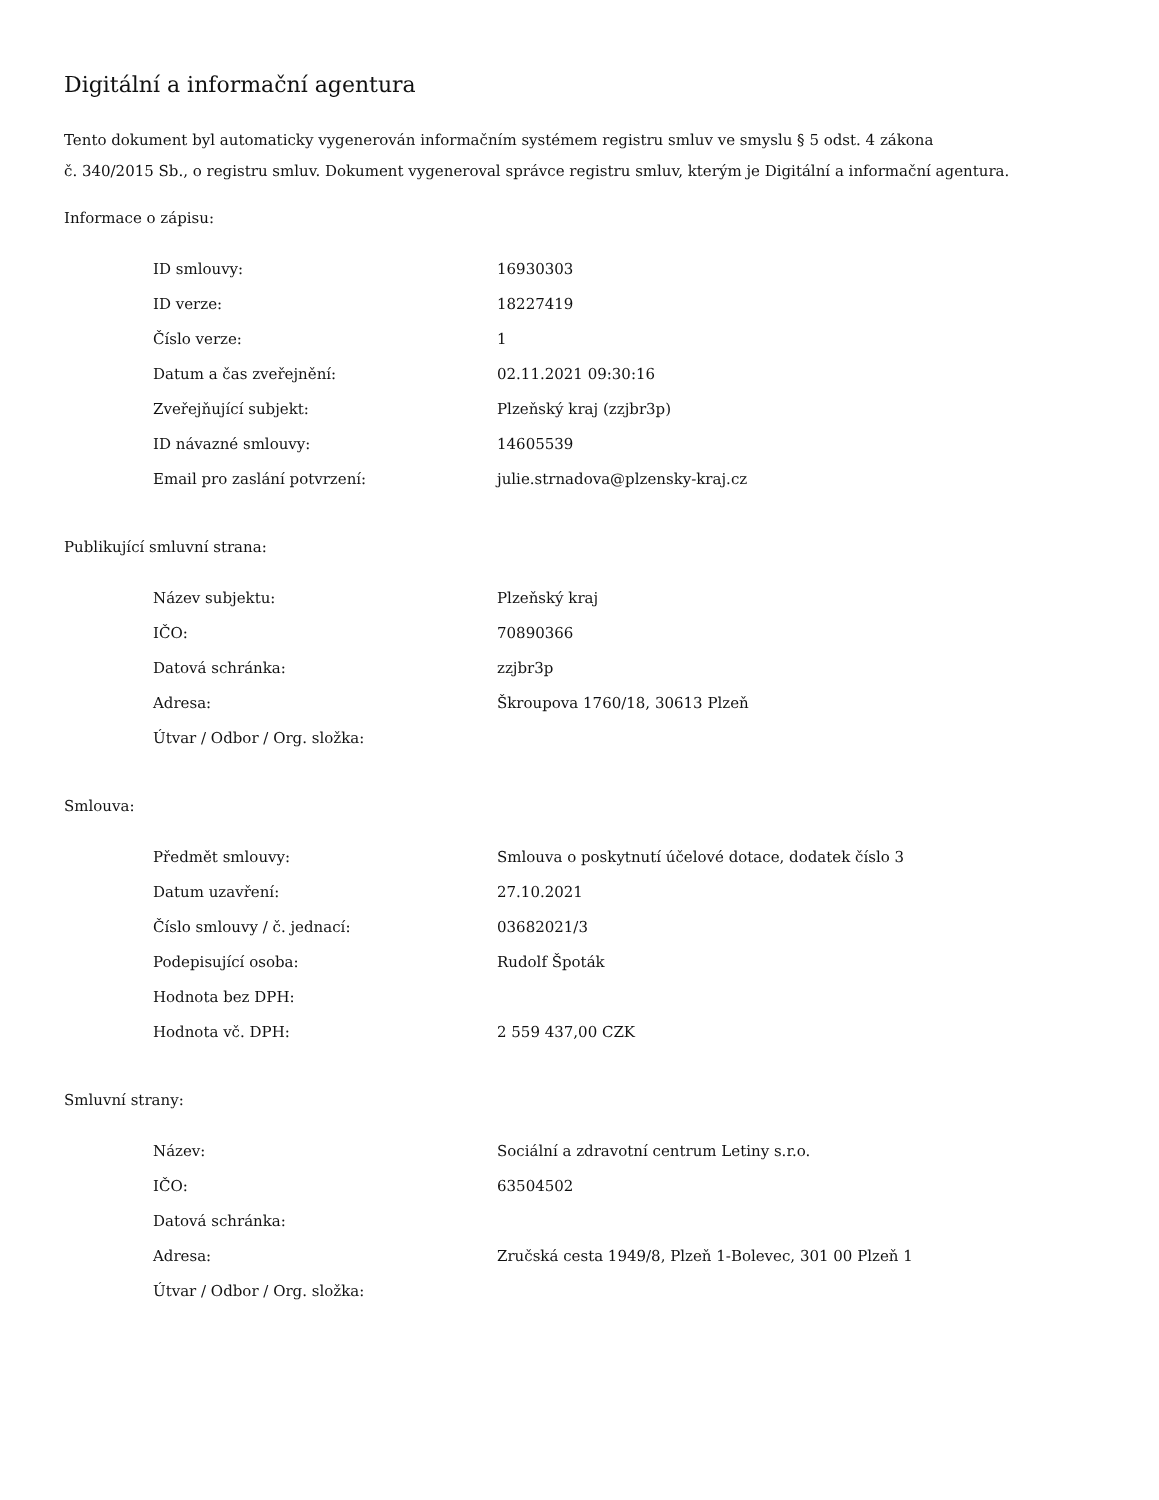Digitální a informační agentura
Tento dokument byl automaticky vygenerován informačním systémem registru smluv ve smyslu § 5 odst. 4 zákona
č. 340/2015 Sb., o registru smluv. Dokument vygeneroval správce registru smluv, kterým je Digitální a informační agentura.
Informace o zápisu:
| ID smlouvy: | 16930303 |
| ID verze: | 18227419 |
| Číslo verze: | 1 |
| Datum a čas zveřejnění: | 02.11.2021 09:30:16 |
| Zveřejňující subjekt: | Plzeňský kraj (zzjbr3p) |
| ID návazné smlouvy: | 14605539 |
| Email pro zaslání potvrzení: | julie.strnadova@plzensky-kraj.cz |
Publikující smluvní strana:
| Název subjektu: | Plzeňský kraj |
| IČO: | 70890366 |
| Datová schránka: | zzjbr3p |
| Adresa: | Škroupova 1760/18, 30613 Plzeň |
| Útvar / Odbor / Org. složka: | |
Smlouva:
| Předmět smlouvy: | Smlouva o poskytnutí účelové dotace, dodatek číslo 3 |
| Datum uzavření: | 27.10.2021 |
| Číslo smlouvy / č. jednací: | 03682021/3 |
| Podepisující osoba: | Rudolf Špoták |
| Hodnota bez DPH: | |
| Hodnota vč. DPH: | 2 559 437,00 CZK |
Smluvní strany:
| Název: | Sociální a zdravotní centrum Letiny s.r.o. |
| IČO: | 63504502 |
| Datová schránka: | |
| Adresa: | Zručská cesta 1949/8, Plzeň 1-Bolevec, 301 00 Plzeň 1 |
| Útvar / Odbor / Org. složka: | |